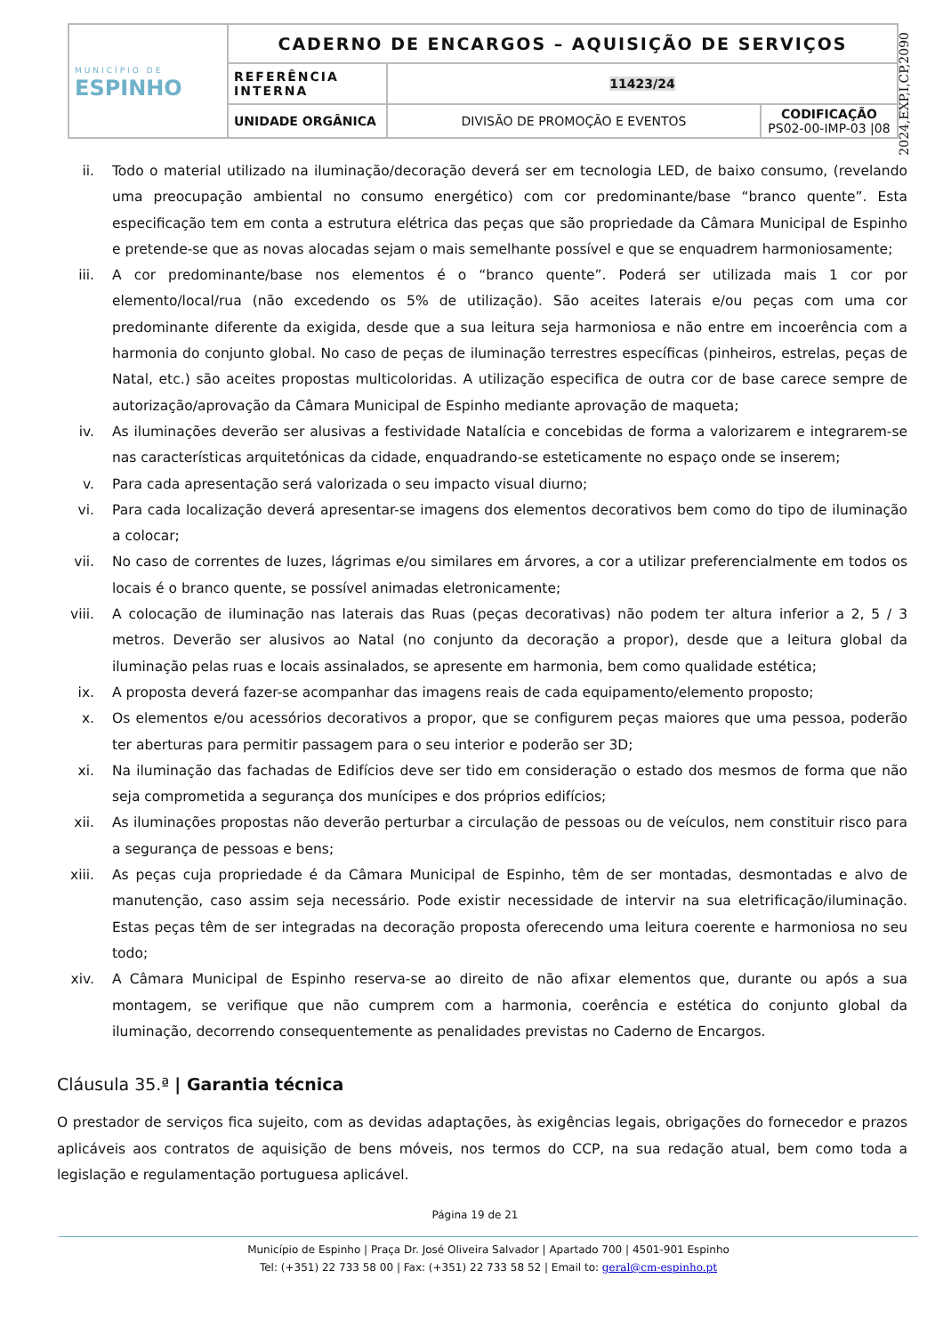| MUNICÍPIO DE ESPINHO | CADERNO DE ENCARGOS – AQUISIÇÃO DE SERVIÇOS | | |
| | REFERÊNCIA INTERNA | 11423/24 | |
| | UNIDADE ORGÂNICA | DIVISÃO DE PROMOÇÃO E EVENTOS | CODIFICAÇÃO PS02-00-IMP-03 /08 |
2024,EXP,I,CP,2090
ii. Todo o material utilizado na iluminação/decoração deverá ser em tecnologia LED, de baixo consumo, (revelando uma preocupação ambiental no consumo energético) com cor predominante/base “branco quente”. Esta especificação tem em conta a estrutura elétrica das peças que são propriedade da Câmara Municipal de Espinho e pretende-se que as novas alocadas sejam o mais semelhante possível e que se enquadrem harmoniosamente;
iii. A cor predominante/base nos elementos é o “branco quente”. Poderá ser utilizada mais 1 cor por elemento/local/rua (não excedendo os 5% de utilização). São aceites laterais e/ou peças com uma cor predominante diferente da exigida, desde que a sua leitura seja harmoniosa e não entre em incoerência com a harmonia do conjunto global. No caso de peças de iluminação terrestres específicas (pinheiros, estrelas, peças de Natal, etc.) são aceites propostas multicoloridas. A utilização especifica de outra cor de base carece sempre de autorização/aprovação da Câmara Municipal de Espinho mediante aprovação de maqueta;
iv. As iluminações deverão ser alusivas a festividade Natalícia e concebidas de forma a valorizarem e integrarem-se nas características arquitetónicas da cidade, enquadrando-se esteticamente no espaço onde se inserem;
v. Para cada apresentação será valorizada o seu impacto visual diurno;
vi. Para cada localização deverá apresentar-se imagens dos elementos decorativos bem como do tipo de iluminação a colocar;
vii. No caso de correntes de luzes, lágrimas e/ou similares em árvores, a cor a utilizar preferencialmente em todos os locais é o branco quente, se possível animadas eletronicamente;
viii.
A colocação de iluminação nas laterais das Ruas (peças decorativas) não podem ter altura inferior a 2, 5 / 3 metros. Deverão ser alusivos ao Natal (no conjunto da decoração a propor), desde que a leitura global da iluminação pelas ruas e locais assinalados, se apresente em harmonia, bem como qualidade estética;
ix. A proposta deverá fazer-se acompanhar das imagens reais de cada equipamento/elemento proposto;
x. Os elementos e/ou acessórios decorativos a propor, que se configurem peças maiores que uma pessoa, poderão ter aberturas para permitir passagem para o seu interior e poderão ser 3D;
xi. Na iluminação das fachadas de Edifícios deve ser tido em consideração o estado dos mesmos de forma que não seja comprometida a segurança dos munícipes e dos próprios edifícios;
xii. As iluminações propostas não deverão perturbar a circulação de pessoas ou de veículos, nem constituir risco para a segurança de pessoas e bens;
xiii.
As peças cuja propriedade é da Câmara Municipal de Espinho, têm de ser montadas, desmontadas e alvo de manutenção, caso assim seja necessário. Pode existir necessidade de intervir na sua eletrificação/iluminação. Estas peças têm de ser integradas na decoração proposta oferecendo uma leitura coerente e harmoniosa no seu todo;
xiv. A Câmara Municipal de Espinho reserva-se ao direito de não afixar elementos que, durante ou após a sua montagem, se verifique que não cumprem com a harmonia, coerência e estética do conjunto global da iluminação, decorrendo consequentemente as penalidades previstas no Caderno de Encargos.
Cláusula 35.ª | Garantia técnica
O prestador de serviços fica sujeito, com as devidas adaptações, às exigências legais, obrigações do fornecedor e prazos aplicáveis aos contratos de aquisição de bens móveis, nos termos do CCP, na sua redação atual, bem como toda a legislação e regulamentação portuguesa aplicável.
Página 19 de 21
Município de Espinho | Praça Dr. José Oliveira Salvador | Apartado 700 | 4501-901 Espinho
Tel: (+351) 22 733 58 00 | Fax: (+351) 22 733 58 52 | Email to: geral@cm-espinho.pt